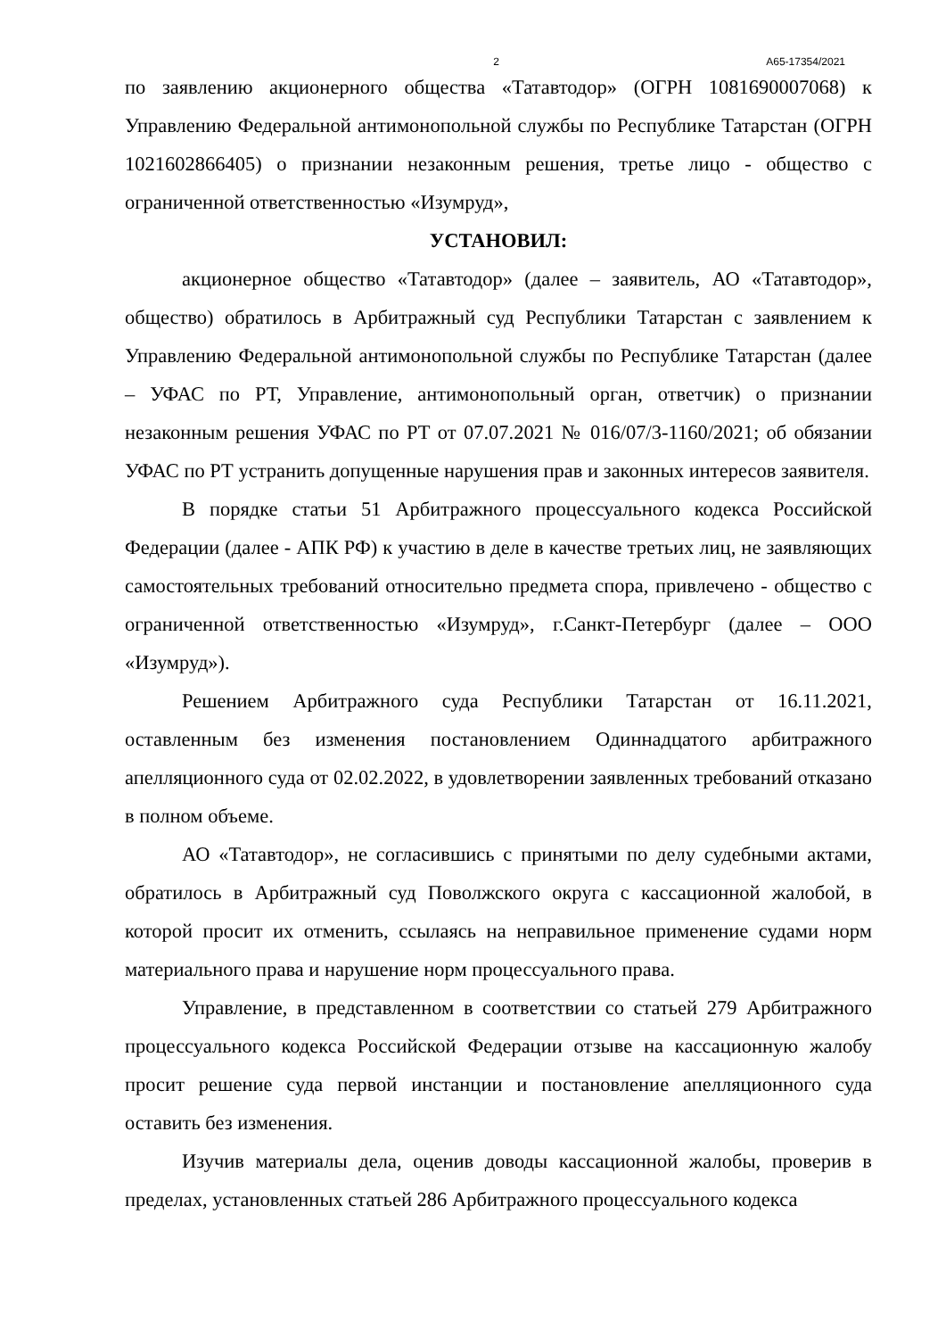2 А65-17354/2021
по заявлению акционерного общества «Татавтодор» (ОГРН 1081690007068) к Управлению Федеральной антимонопольной службы по Республике Татарстан (ОГРН 1021602866405) о признании незаконным решения, третье лицо - общество с ограниченной ответственностью «Изумруд»,
УСТАНОВИЛ:
акционерное общество «Татавтодор» (далее – заявитель, АО «Татавтодор», общество) обратилось в Арбитражный суд Республики Татарстан с заявлением к Управлению Федеральной антимонопольной службы по Республике Татарстан (далее – УФАС по РТ, Управление, антимонопольный орган, ответчик) о признании незаконным решения УФАС по РТ от 07.07.2021 № 016/07/3-1160/2021; об обязании УФАС по РТ устранить допущенные нарушения прав и законных интересов заявителя.
В порядке статьи 51 Арбитражного процессуального кодекса Российской Федерации (далее - АПК РФ) к участию в деле в качестве третьих лиц, не заявляющих самостоятельных требований относительно предмета спора, привлечено - общество с ограниченной ответственностью «Изумруд», г.Санкт-Петербург (далее – ООО «Изумруд»).
Решением Арбитражного суда Республики Татарстан от 16.11.2021, оставленным без изменения постановлением Одиннадцатого арбитражного апелляционного суда от 02.02.2022, в удовлетворении заявленных требований отказано в полном объеме.
АО «Татавтодор», не согласившись с принятыми по делу судебными актами, обратилось в Арбитражный суд Поволжского округа с кассационной жалобой, в которой просит их отменить, ссылаясь на неправильное применение судами норм материального права и нарушение норм процессуального права.
Управление, в представленном в соответствии со статьей 279 Арбитражного процессуального кодекса Российской Федерации отзыве на кассационную жалобу просит решение суда первой инстанции и постановление апелляционного суда оставить без изменения.
Изучив материалы дела, оценив доводы кассационной жалобы, проверив в пределах, установленных статьей 286 Арбитражного процессуального кодекса